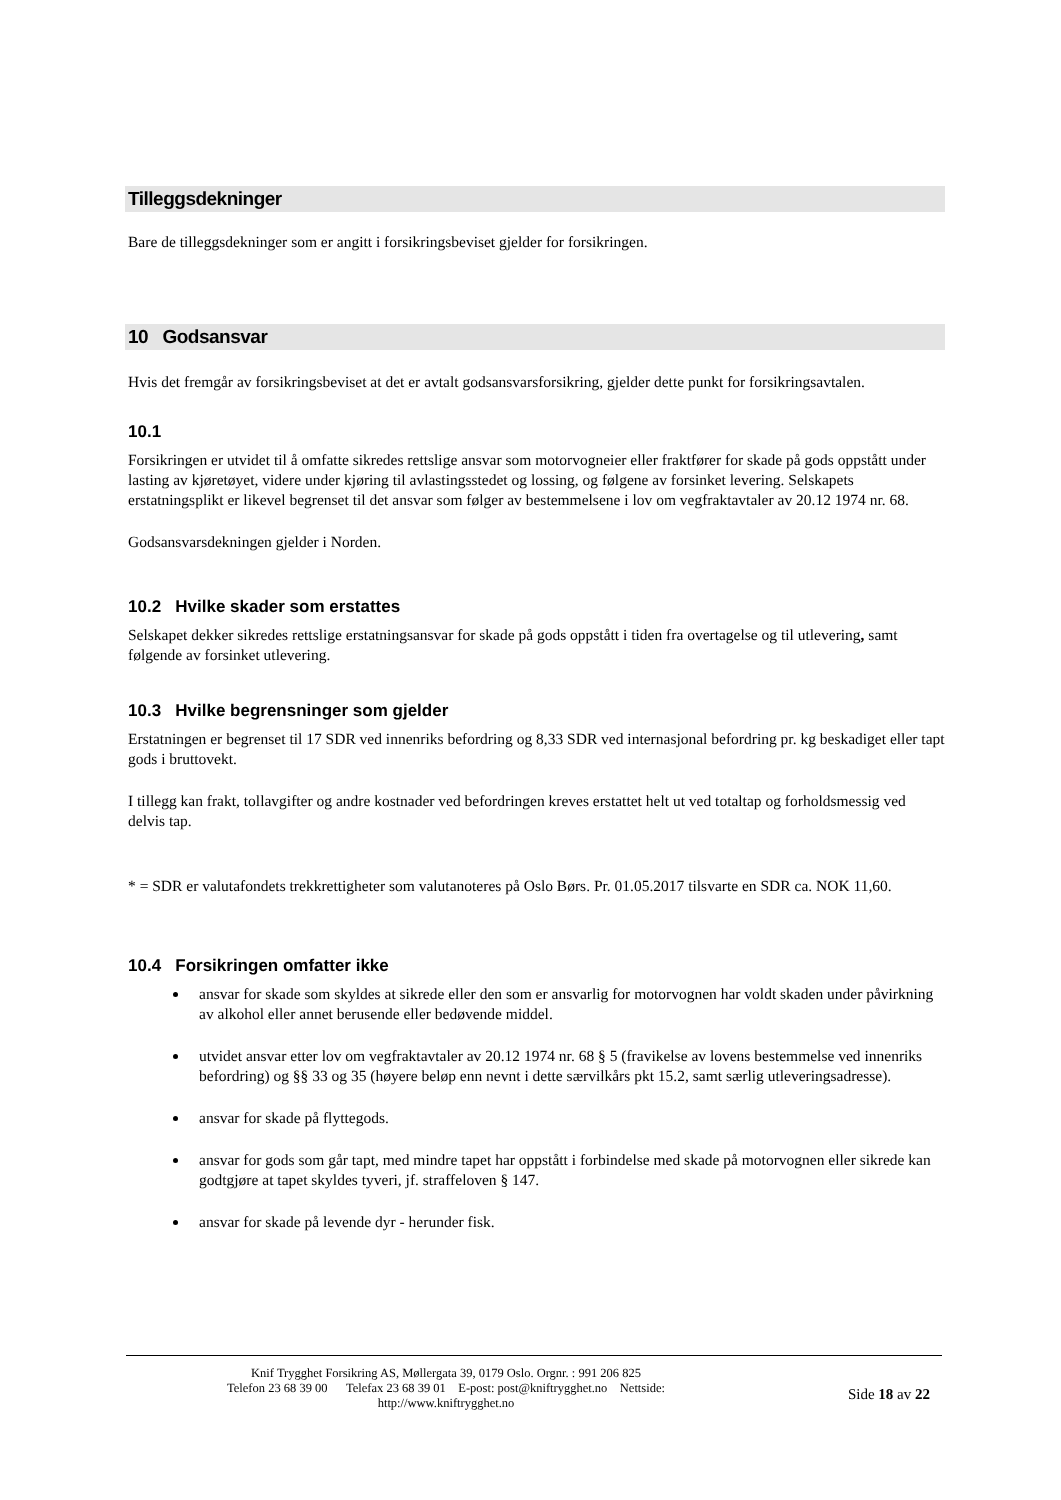Tilleggsdekninger
Bare de tilleggsdekninger som er angitt i forsikringsbeviset gjelder for forsikringen.
10 Godsansvar
Hvis det fremgår av forsikringsbeviset at det er avtalt godsansvarsforsikring, gjelder dette punkt for forsikringsavtalen.
10.1
Forsikringen er utvidet til å omfatte sikredes rettslige ansvar som motorvogneier eller fraktfører for skade på gods oppstått under lasting av kjøretøyet, videre under kjøring til avlastingsstedet og lossing, og følgene av forsinket levering. Selskapets erstatningsplikt er likevel begrenset til det ansvar som følger av bestemmelsene i lov om vegfraktavtaler av 20.12 1974 nr. 68.
Godsansvarsdekningen gjelder i Norden.
10.2 Hvilke skader som erstattes
Selskapet dekker sikredes rettslige erstatningsansvar for skade på gods oppstått i tiden fra overtagelse og til utlevering, samt følgende av forsinket utlevering.
10.3 Hvilke begrensninger som gjelder
Erstatningen er begrenset til 17 SDR ved innenriks befordring og 8,33 SDR ved internasjonal befordring pr. kg beskadiget eller tapt gods i bruttovekt.
I tillegg kan frakt, tollavgifter og andre kostnader ved befordringen kreves erstattet helt ut ved totaltap og forholdsmessig ved delvis tap.
* = SDR er valutafondets trekkrettigheter som valutanoteres på Oslo Børs. Pr. 01.05.2017 tilsvarte en SDR ca. NOK 11,60.
10.4 Forsikringen omfatter ikke
ansvar for skade som skyldes at sikrede eller den som er ansvarlig for motorvognen har voldt skaden under påvirkning av alkohol eller annet berusende eller bedøvende middel.
utvidet ansvar etter lov om vegfraktavtaler av 20.12 1974 nr. 68 § 5 (fravikelse av lovens bestemmelse ved innenriks befordring) og §§ 33 og 35 (høyere beløp enn nevnt i dette særvilkårs pkt 15.2, samt særlig utleveringsadresse).
ansvar for skade på flyttegods.
ansvar for gods som går tapt, med mindre tapet har oppstått i forbindelse med skade på motorvognen eller sikrede kan godtgjøre at tapet skyldes tyveri, jf. straffeloven § 147.
ansvar for skade på levende dyr - herunder fisk.
Knif Trygghet Forsikring AS, Møllergata 39, 0179 Oslo. Orgnr. : 991 206 825
Telefon 23 68 39 00 Telefax 23 68 39 01 E-post: post@kniftrygghet.no Nettside:
http://www.kniftrygghet.no
Side 18 av 22